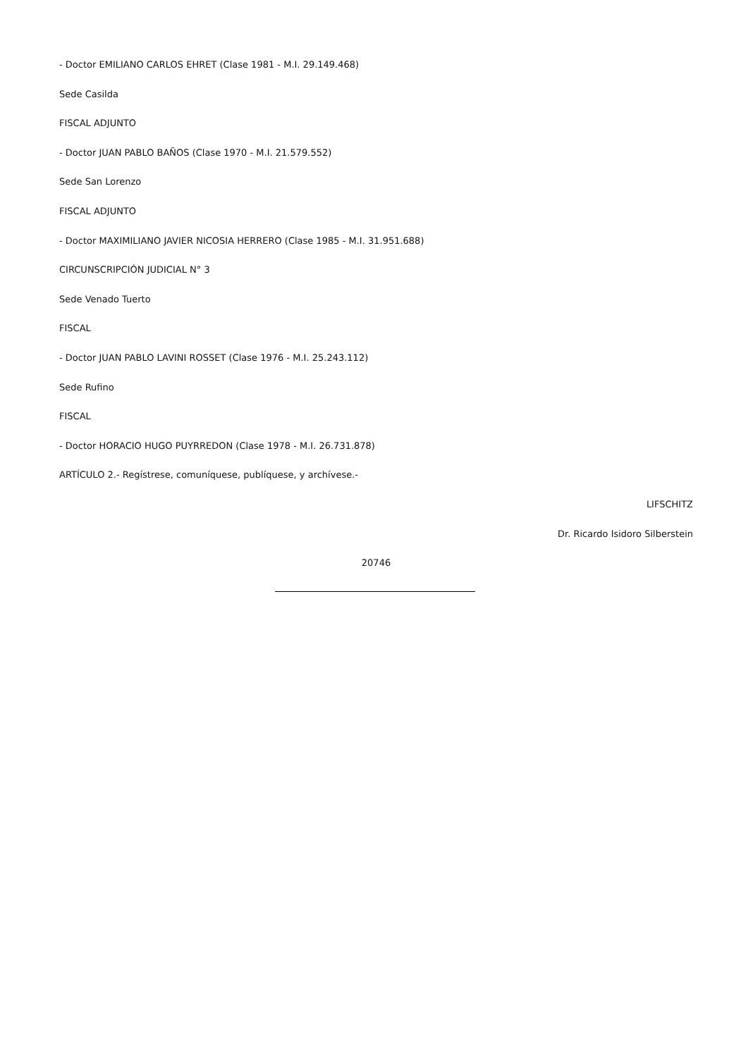- Doctor EMILIANO CARLOS EHRET (Clase 1981 - M.I. 29.149.468)
Sede Casilda
FISCAL ADJUNTO
- Doctor JUAN PABLO BAÑOS (Clase 1970 - M.I. 21.579.552)
Sede San Lorenzo
FISCAL ADJUNTO
- Doctor MAXIMILIANO JAVIER NICOSIA HERRERO (Clase 1985 - M.I. 31.951.688)
CIRCUNSCRIPCIÓN JUDICIAL N° 3
Sede Venado Tuerto
FISCAL
- Doctor JUAN PABLO LAVINI ROSSET (Clase 1976 - M.I. 25.243.112)
Sede Rufino
FISCAL
- Doctor HORACIO HUGO PUYRREDON (Clase 1978 - M.I. 26.731.878)
ARTÍCULO 2.- Regístrese, comuníquese, publíquese, y archívese.-
LIFSCHITZ
Dr. Ricardo Isidoro Silberstein
20746